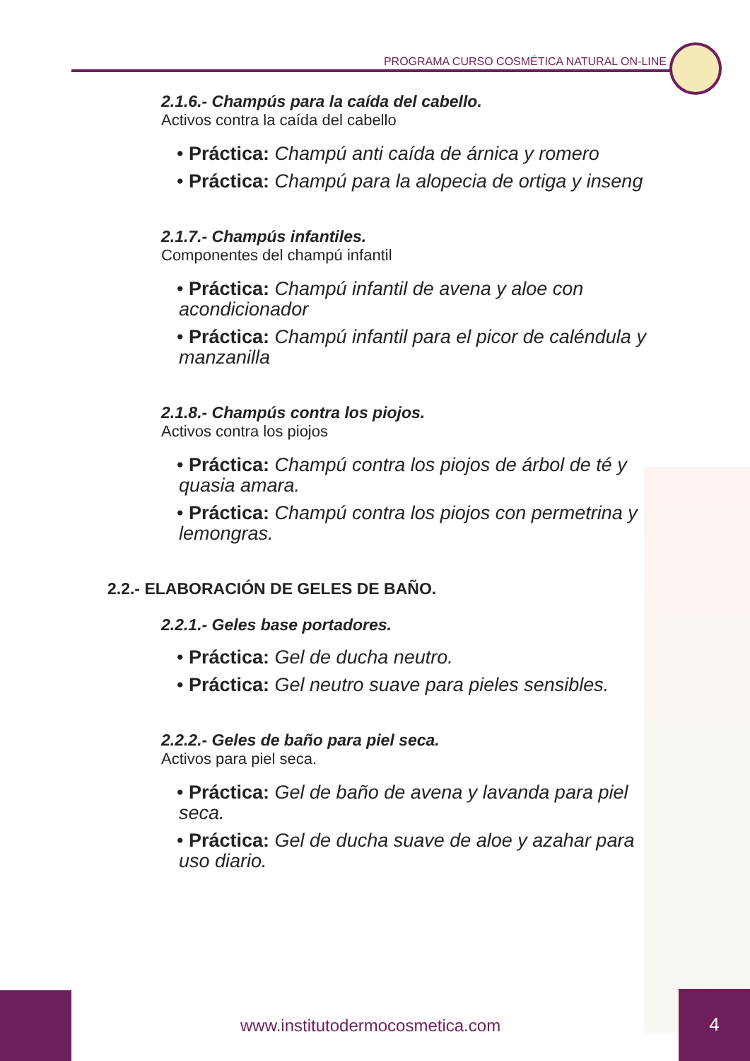PROGRAMA CURSO COSMÉTICA NATURAL ON-LINE
2.1.6.- Champús para la caída del cabello.
Activos contra la caída del cabello
• Práctica: Champú anti caída de árnica y romero
• Práctica: Champú para la alopecia de ortiga y inseng
2.1.7.- Champús infantiles.
Componentes del champú infantil
• Práctica: Champú infantil de avena y aloe con acondicionador
• Práctica: Champú infantil para el picor de caléndula y manzanilla
2.1.8.- Champús contra los piojos.
Activos contra los piojos
• Práctica: Champú contra los piojos de árbol de té y quasia amara.
• Práctica: Champú contra los piojos con permetrina y lemongras.
2.2.- ELABORACIÓN DE GELES DE BAÑO.
2.2.1.- Geles base portadores.
• Práctica: Gel de ducha neutro.
• Práctica: Gel neutro suave para pieles sensibles.
2.2.2.- Geles de baño para piel seca.
Activos para piel seca.
• Práctica: Gel de baño de avena y lavanda para piel seca.
• Práctica: Gel de ducha suave de aloe y azahar para uso diario.
www.institutodermocosmetica.com
4